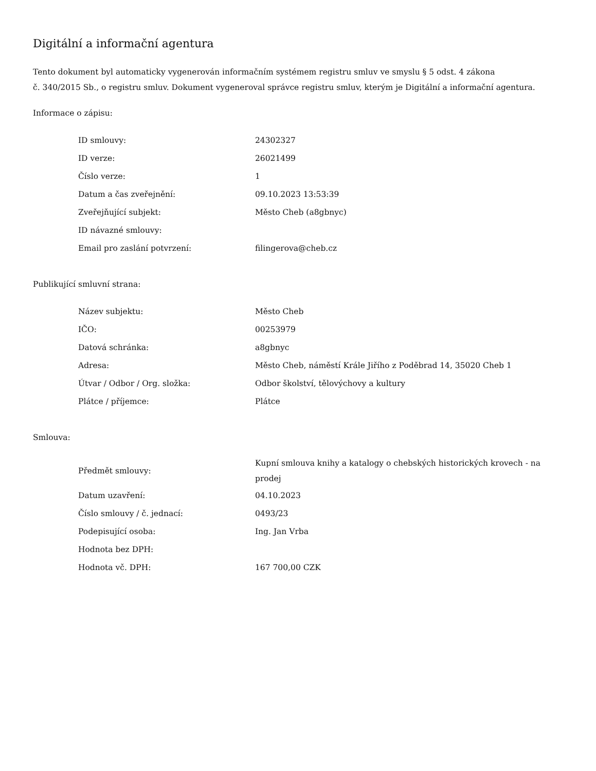Digitální a informační agentura
Tento dokument byl automaticky vygenerován informačním systémem registru smluv ve smyslu § 5 odst. 4 zákona
č. 340/2015 Sb., o registru smluv. Dokument vygeneroval správce registru smluv, kterým je Digitální a informační agentura.
Informace o zápisu:
| ID smlouvy: | 24302327 |
| ID verze: | 26021499 |
| Číslo verze: | 1 |
| Datum a čas zveřejnění: | 09.10.2023 13:53:39 |
| Zveřejňující subjekt: | Město Cheb (a8gbnyc) |
| ID návazné smlouvy: | |
| Email pro zaslání potvrzení: | filingerova@cheb.cz |
Publikující smluvní strana:
| Název subjektu: | Město Cheb |
| IČO: | 00253979 |
| Datová schránka: | a8gbnyc |
| Adresa: | Město Cheb, náměstí Krále Jiřího z Poděbrad 14, 35020 Cheb 1 |
| Útvar / Odbor / Org. složka: | Odbor školství, tělovýchovy a kultury |
| Plátce / příjemce: | Plátce |
Smlouva:
| Předmět smlouvy: | Kupní smlouva knihy a katalogy o chebských historických krovech - na prodej |
| Datum uzavření: | 04.10.2023 |
| Číslo smlouvy / č. jednací: | 0493/23 |
| Podepisující osoba: | Ing. Jan Vrba |
| Hodnota bez DPH: | |
| Hodnota vč. DPH: | 167 700,00 CZK |